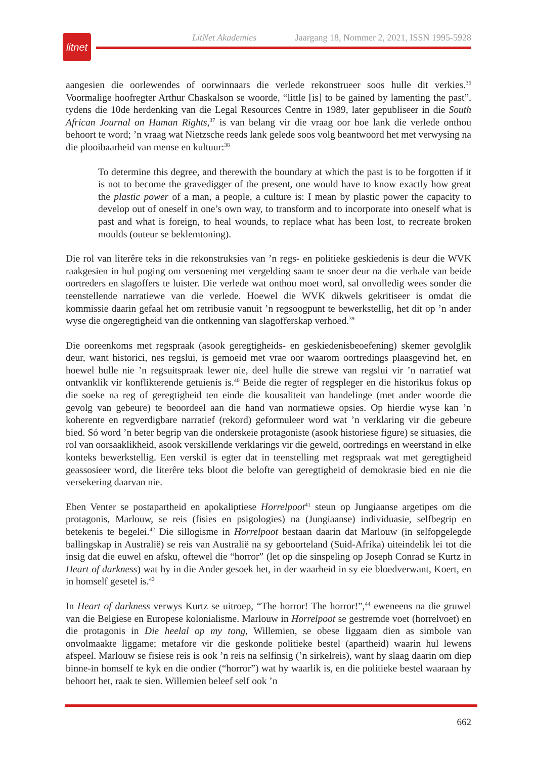LitNet Akademies Jaargang 18, Nommer 2, 2021, ISSN 1995-5928
litnet
aangesien die oorlewendes of oorwinnaars die verlede rekonstrueer soos hulle dit verkies.<sup>36</sup> Voormalige hoofregter Arthur Chaskalson se woorde, “little [is] to be gained by lamenting the past”, tydens die 10de herdenking van die Legal Resources Centre in 1989, later gepubliseer in die South African Journal on Human Rights,<sup>37</sup> is van belang vir die vraag oor hoe lank die verlede onthou behoort te word; ’n vraag wat Nietzsche reeds lank gelede soos volg beantwoord het met verwysing na die plooibaarheid van mense en kultuur:<sup>38</sup>
To determine this degree, and therewith the boundary at which the past is to be forgotten if it is not to become the gravedigger of the present, one would have to know exactly how great the plastic power of a man, a people, a culture is: I mean by plastic power the capacity to develop out of oneself in one’s own way, to transform and to incorporate into oneself what is past and what is foreign, to heal wounds, to replace what has been lost, to recreate broken moulds (outeur se beklemtoning).
Die rol van literêre teks in die rekonstruksies van ’n regs- en politieke geskiedenis is deur die WVK raakgesien in hul poging om versoening met vergelding saam te snoer deur na die verhale van beide oortreders en slagoffers te luister. Die verlede wat onthou moet word, sal onvolledig wees sonder die teenstellende narratiewe van die verlede. Hoewel die WVK dikwels gekritiseer is omdat die kommissie daarin gefaal het om retribusie vanuit ’n regsoogpunt te bewerkstellig, het dit op ’n ander wyse die ongeregtigheid van die ontkenning van slagofferskap verhoed.<sup>39</sup>
Die ooreenkoms met regspraak (asook geregtigheids- en geskiedenisbeoefening) skemer gevolglik deur, want historici, nes regslui, is gemoeid met vrae oor waarom oortredings plaasgevind het, en hoewel hulle nie ’n regsuitspraak lewer nie, deel hulle die strewe van regslui vir ’n narratief wat ontvanklik vir konflikterende getuienis is.<sup>40</sup> Beide die regter of regspleger en die historikus fokus op die soeke na reg of geregtigheid ten einde die kousaliteit van handelinge (met ander woorde die gevolg van gebeure) te beoordeel aan die hand van normatiewe opsies. Op hierdie wyse kan ’n koherente en regverdigbare narratief (rekord) geformuleer word wat ’n verklaring vir die gebeure bied. Só word ’n beter begrip van die onderskeie protagoniste (asook historiese figure) se situasies, die rol van oorsaaklikheid, asook verskillende verklarings vir die geweld, oortredings en weerstand in elke konteks bewerkstellig. Een verskil is egter dat in teenstelling met regspraak wat met geregtigheid geassosieer word, die literêre teks bloot die belofte van geregtigheid of demokrasie bied en nie die versekering daarvan nie.
Eben Venter se postapartheid en apokaliptiese Horrelpoot<sup>41</sup> steun op Jungiaanse argetipes om die protagonis, Marlouw, se reis (fisies en psigologies) na (Jungiaanse) individuasie, selfbegrip en betekenis te begelei.<sup>42</sup> Die sillogisme in Horrelpoot bestaan daarin dat Marlouw (in selfopgelegde ballingskap in Australië) se reis van Australië na sy geboorteland (Suid-Afrika) uiteindelik lei tot die insig dat die euwel en afsku, oftewel die “horror” (let op die sinspeling op Joseph Conrad se Kurtz in Heart of darkness) wat hy in die Ander gesoek het, in der waarheid in sy eie bloedverwant, Koert, en in homself gesetel is.<sup>43</sup>
In Heart of darkness verwys Kurtz se uitroep, “The horror! The horror!”,<sup>44</sup> eweneens na die gruwel van die Belgiese en Europese kolonialisme. Marlouw in Horrelpoot se gestremde voet (horrelvoet) en die protagonis in Die heelal op my tong, Willemien, se obese liggaam dien as simbole van onvolmaakte liggame; metafore vir die geskonde politieke bestel (apartheid) waarin hul lewens afspeel. Marlouw se fisiese reis is ook ’n reis na selfinsig (’n sirkelreis), want hy slaag daarin om diep binne-in homself te kyk en die ondier (“horror”) wat hy waarlik is, en die politieke bestel waaraan hy behoort het, raak te sien. Willemien beleef self ook ’n
662